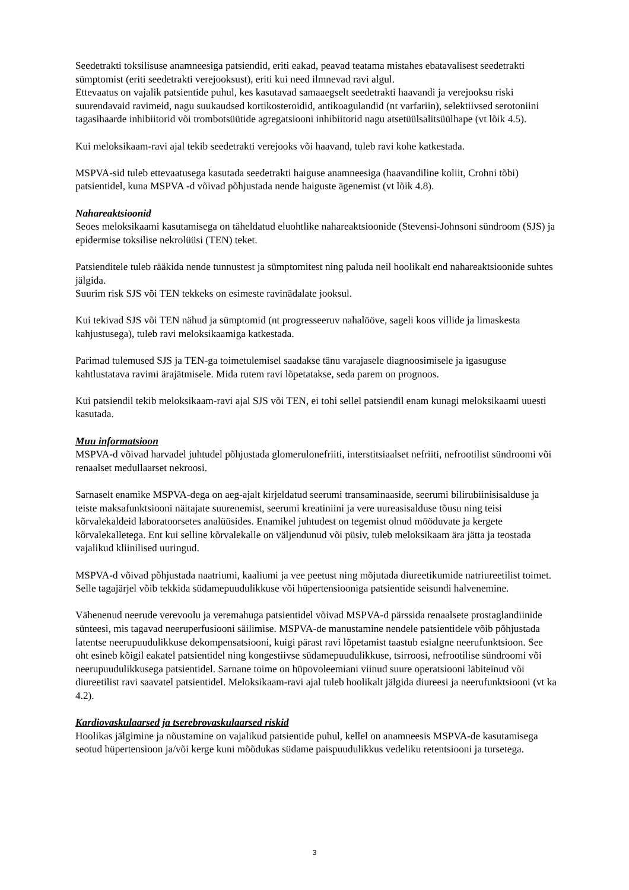Seedetrakti toksilisuse anamneesiga patsiendid, eriti eakad, peavad teatama mistahes ebatavalisest seedetrakti sümptomist (eriti seedetrakti verejooksust), eriti kui need ilmnevad ravi algul.
Ettevaatus on vajalik patsientide puhul, kes kasutavad samaaegselt seedetrakti haavandi ja verejooksu riski suurendavaid ravimeid, nagu suukaudsed kortikosteroidid, antikoagulandid (nt varfariin), selektiivsed serotoniini tagasihaarde inhibiitorid või trombotsüütide agregatsiooni inhibiitorid nagu atsetüülsalitsüülhape (vt lõik 4.5).
Kui meloksikaam-ravi ajal tekib seedetrakti verejooks või haavand, tuleb ravi kohe katkestada.
MSPVA-sid tuleb ettevaatusega kasutada seedetrakti haiguse anamneesiga (haavandiline koliit, Crohni tõbi) patsientidel, kuna MSPVA -d võivad põhjustada nende haiguste ägenemist (vt lõik 4.8).
Nahareaktsioonid
Seoes meloksikaami kasutamisega on täheldatud eluohtlike nahareaktsioonide (Stevensi-Johnsoni sündroom (SJS) ja epidermise toksilise nekrolüüsi (TEN) teket.
Patsienditele tuleb rääkida nende tunnustest ja sümptomitest ning paluda neil hoolikalt end nahareaktsioonide suhtes jälgida.
Suurim risk SJS või TEN tekkeks on esimeste ravinädalate jooksul.
Kui tekivad SJS või TEN nähud ja sümptomid (nt progresseeruv nahalööve, sageli koos villide ja limaskesta kahjustusega), tuleb ravi meloksikaamiga katkestada.
Parimad tulemused SJS ja TEN-ga toimetulemisel saadakse tänu varajasele diagnoosimisele ja igasuguse kahtlustatava ravimi ärajätmisele. Mida rutem ravi lõpetatakse, seda parem on prognoos.
Kui patsiendil tekib meloksikaam-ravi ajal SJS või TEN, ei tohi sellel patsiendil enam kunagi meloksikaami uuesti kasutada.
Muu informatsioon
MSPVA-d võivad harvadel juhtudel põhjustada glomerulonefriiti, interstitsiaalset nefriiti, nefrootilist sündroomi või renaalset medullaarset nekroosi.
Sarnaselt enamike MSPVA-dega on aeg-ajalt kirjeldatud seerumi transaminaaside, seerumi bilirubiinisisalduse ja teiste maksafunktsiooni näitajate suurenemist, seerumi kreatiniini ja vere uureasisalduse tõusu ning teisi kõrvalekaldeid laboratoorsetes analüüsides. Enamikel juhtudest on tegemist olnud mööduvate ja kergete kõrvalekalletega. Ent kui selline kõrvalekalle on väljendunud või püsiv, tuleb meloksikaam ära jätta ja teostada vajalikud kliinilised uuringud.
MSPVA-d võivad põhjustada naatriumi, kaaliumi ja vee peetust ning mõjutada diureetikumide natriureetilist toimet. Selle tagajärjel võib tekkida südamepuudulikkuse või hüpertensiooniga patsientide seisundi halvenemine.
Vähenenud neerude verevoolu ja veremahuga patsientidel võivad MSPVA-d pärssida renaalsete prostaglandiinide sünteesi, mis tagavad neeruperfusiooni säilimise. MSPVA-de manustamine nendele patsientidele võib põhjustada latentse neerupuudulikkuse dekompensatsiooni, kuigi pärast ravi lõpetamist taastub esialgne neerufunktsioon. See oht esineb kõigil eakatel patsientidel ning kongestiivse südamepuudulikkuse, tsirroosi, nefrootilise sündroomi või neerupuudulikkusega patsientidel. Sarnane toime on hüpovoleemiani viinud suure operatsiooni läbiteinud või diureetilist ravi saavatel patsientidel. Meloksikaam-ravi ajal tuleb hoolikalt jälgida diureesi ja neerufunktsiooni (vt ka 4.2).
Kardiovaskulaarsed ja tserebrovaskulaarsed riskid
Hoolikas jälgimine ja nõustamine on vajalikud patsientide puhul, kellel on anamneesis MSPVA-de kasutamisega seotud hüpertensioon ja/või kerge kuni mõõdukas südame paispuudulikkus vedeliku retentsiooni ja tursetega.
3